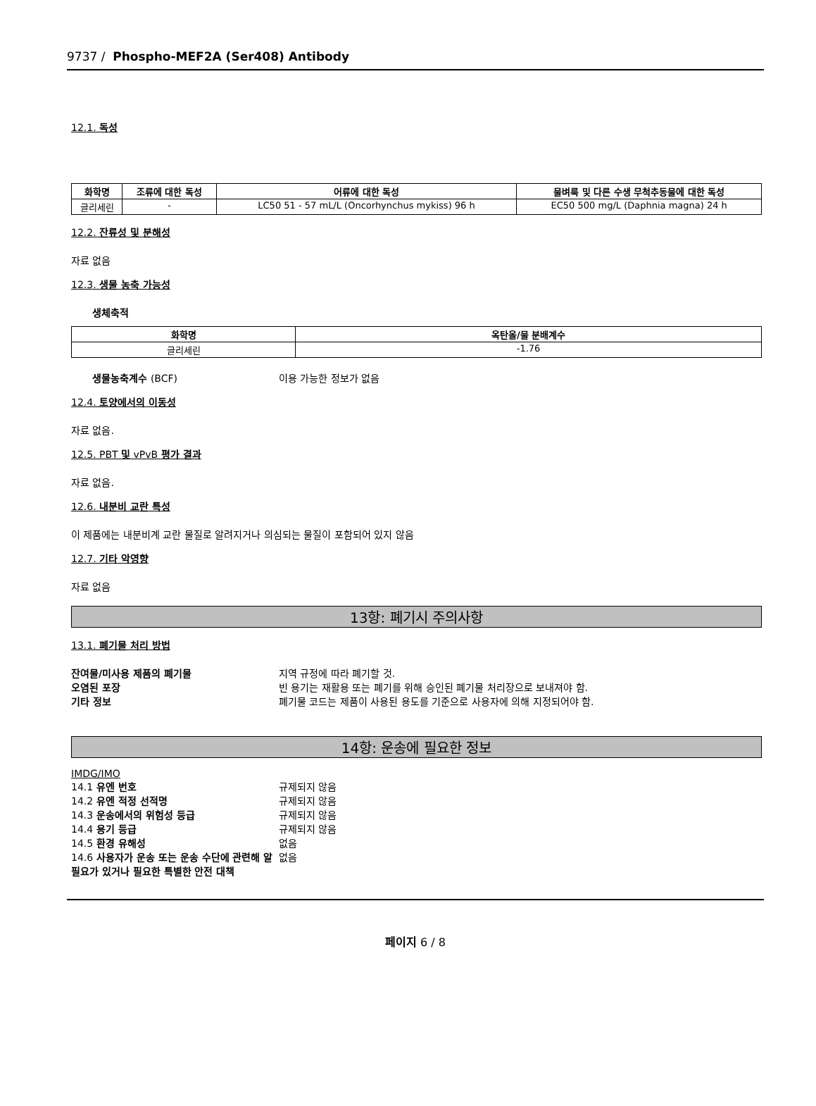9737 / Phospho-MEF2A (Ser408) Antibody
12.1. 독성
| 화학명 | 조류에 대한 독성 | 어류에 대한 독성 | 물벼룩 및 다른 수생 무척추동물에 대한 독성 |
| --- | --- | --- | --- |
| 글리세린 | - | LC50 51 - 57 mL/L (Oncorhynchus mykiss) 96 h | EC50 500 mg/L (Daphnia magna) 24 h |
12.2. 잔류성 및 분해성
자료 없음
12.3. 생물 농축 가능성
생체축적
| 화학명 | 옥탄올/물 분배계수 |
| --- | --- |
| 글리세린 | -1.76 |
생물농축계수 (BCF) 이용 가능한 정보가 없음
12.4. 토양에서의 이동성
자료 없음.
12.5. PBT 및 vPvB 평가 결과
자료 없음.
12.6. 내분비 교란 특성
이 제품에는 내분비계 교란 물질로 알려지거나 의심되는 물질이 포함되어 있지 않음
12.7. 기타 악영향
자료 없음
13항: 폐기시 주의사항
13.1. 폐기물 처리 방법
잔여물/미사용 제품의 폐기물 지역 규정에 따라 폐기할 것.
오염된 포장 빈 용기는 재활용 또는 폐기를 위해 승인된 폐기물 처리장으로 보내져야 함.
기타 정보 폐기물 코드는 제품이 사용된 용도를 기준으로 사용자에 의해 지정되어야 함.
14항: 운송에 필요한 정보
IMDG/IMO
14.1 유엔 번호 규제되지 않음
14.2 유엔 적정 선적명 규제되지 않음
14.3 운송에서의 위험성 등급 규제되지 않음
14.4 용기 등급 규제되지 않음
14.5 환경 유해성 없음
14.6 사용자가 운송 또는 운송 수단에 관련해 알 필요가 있거나 필요한 특별한 안전 대책
없음
페이지 6 / 8